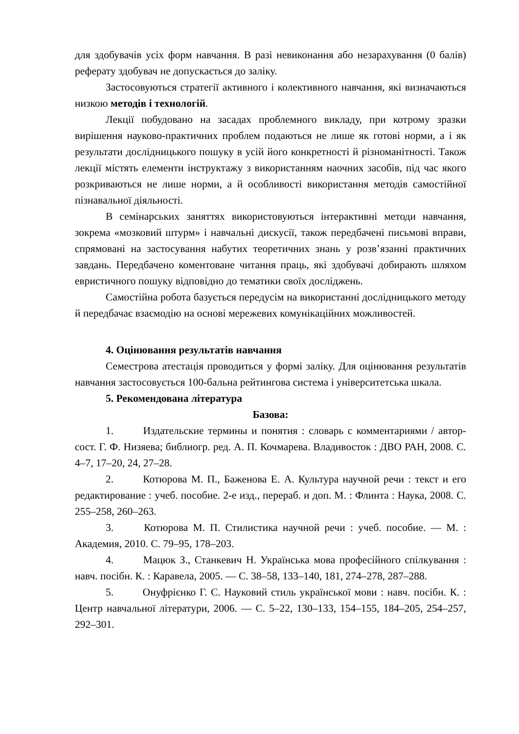для здобувачів усіх форм навчання. В разі невиконання або незарахування (0 балів) реферату здобувач не допускається до заліку.
Застосовуються стратегії активного і колективного навчання, які визначаються низкою методів і технологій.
Лекції побудовано на засадах проблемного викладу, при котрому зразки вирішення науково-практичних проблем подаються не лише як готові норми, а і як результати дослідницького пошуку в усій його конкретності й різноманітності. Також лекції містять елементи інструктажу з використанням наочних засобів, під час якого розкриваються не лише норми, а й особливості використання методів самостійної пізнавальної діяльності.
В семінарських заняттях використовуються інтерактивні методи навчання, зокрема «мозковий штурм» і навчальні дискусії, також передбачені письмові вправи, спрямовані на застосування набутих теоретичних знань у розв’язанні практичних завдань. Передбачено коментоване читання праць, які здобувачі добирають шляхом евристичного пошуку відповідно до тематики своїх досліджень.
Самостійна робота базується передусім на використанні дослідницького методу й передбачає взаємодію на основі мережевих комунікаційних можливостей.
4. Оцінювання результатів навчання
Семестрова атестація проводиться у формі заліку. Для оцінювання результатів навчання застосовується 100-бальна рейтингова система і університетська шкала.
5. Рекомендована література
Базова:
1. Издательские термины и понятия : словарь с комментариями / автор-сост. Г. Ф. Низяева; библиогр. ред. А. П. Кочмарева. Владивосток : ДВО РАН, 2008. С. 4–7, 17–20, 24, 27–28.
2. Котюрова М. П., Баженова Е. А. Культура научной речи : текст и его редактирование : учеб. пособие. 2-е изд., перераб. и доп. М. : Флинта : Наука, 2008. С. 255–258, 260–263.
3. Котюрова М. П. Стилистика научной речи : учеб. пособие. — М. : Академия, 2010. С. 79–95, 178–203.
4. Мацюк З., Станкевич Н. Українська мова професійного спілкування : навч. посібн. К. : Каравела, 2005. — С. 38–58, 133–140, 181, 274–278, 287–288.
5. Онуфрієнко Г. С. Науковий стиль української мови : навч. посібн. К. : Центр навчальної літератури, 2006. — С. 5–22, 130–133, 154–155, 184–205, 254–257, 292–301.